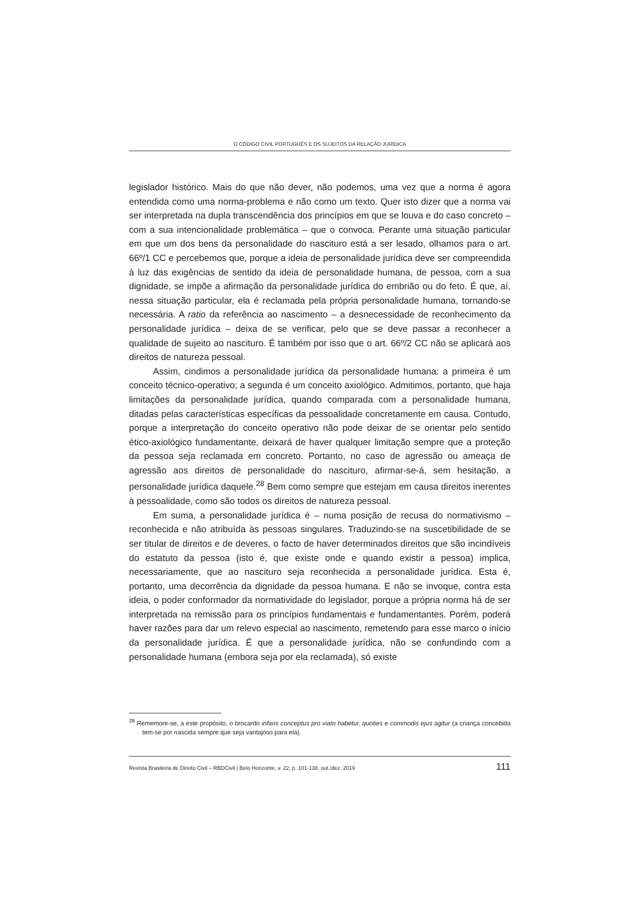O CÓDIGO CIVIL PORTUGUÊS E OS SUJEITOS DA RELAÇÃO JURÍDICA
legislador histórico. Mais do que não dever, não podemos, uma vez que a norma é agora entendida como uma norma-problema e não como um texto. Quer isto dizer que a norma vai ser interpretada na dupla transcendência dos princípios em que se louva e do caso concreto – com a sua intencionalidade problemática – que o convoca. Perante uma situação particular em que um dos bens da personalidade do nascituro está a ser lesado, olhamos para o art. 66º/1 CC e percebemos que, porque a ideia de personalidade jurídica deve ser compreendida à luz das exigências de sentido da ideia de personalidade humana, de pessoa, com a sua dignidade, se impõe a afirmação da personalidade jurídica do embrião ou do feto. É que, aí, nessa situação particular, ela é reclamada pela própria personalidade humana, tornando-se necessária. A ratio da referência ao nascimento – a desnecessidade de reconhecimento da personalidade jurídica – deixa de se verificar, pelo que se deve passar a reconhecer a qualidade de sujeito ao nascituro. É também por isso que o art. 66º/2 CC não se aplicará aos direitos de natureza pessoal.
Assim, cindimos a personalidade jurídica da personalidade humana: a primeira é um conceito técnico-operativo; a segunda é um conceito axiológico. Admitimos, portanto, que haja limitações da personalidade jurídica, quando comparada com a personalidade humana, ditadas pelas características específicas da pessoalidade concretamente em causa. Contudo, porque a interpretação do conceito operativo não pode deixar de se orientar pelo sentido ético-axiológico fundamentante, deixará de haver qualquer limitação sempre que a proteção da pessoa seja reclamada em concreto. Portanto, no caso de agressão ou ameaça de agressão aos direitos de personalidade do nascituro, afirmar-se-á, sem hesitação, a personalidade jurídica daquele.<sup>28</sup> Bem como sempre que estejam em causa direitos inerentes à pessoalidade, como são todos os direitos de natureza pessoal.
Em suma, a personalidade jurídica é – numa posição de recusa do normativismo – reconhecida e não atribuída às pessoas singulares. Traduzindo-se na suscetibilidade de se ser titular de direitos e de deveres, o facto de haver determinados direitos que são incindíveis do estatuto da pessoa (isto é, que existe onde e quando existir a pessoa) implica, necessariamente, que ao nascituro seja reconhecida a personalidade jurídica. Esta é, portanto, uma decorrência da dignidade da pessoa humana. E não se invoque, contra esta ideia, o poder conformador da normatividade do legislador, porque a própria norma há de ser interpretada na remissão para os princípios fundamentais e fundamentantes. Porém, poderá haver razões para dar um relevo especial ao nascimento, remetendo para esse marco o início da personalidade jurídica. É que a personalidade jurídica, não se confundindo com a personalidade humana (embora seja por ela reclamada), só existe
<sup>28</sup> Rememore-se, a este propósito, o brocardo infans conceptus pro viato habetur, quoties e commodis ejus agitur (a criança concebida tem-se por nascida sempre que seja vantajoso para ela).
Revista Brasileira de Direito Civil – RBDCivil | Belo Horizonte, v. 22, p. 101-138, out./dez. 2019 111